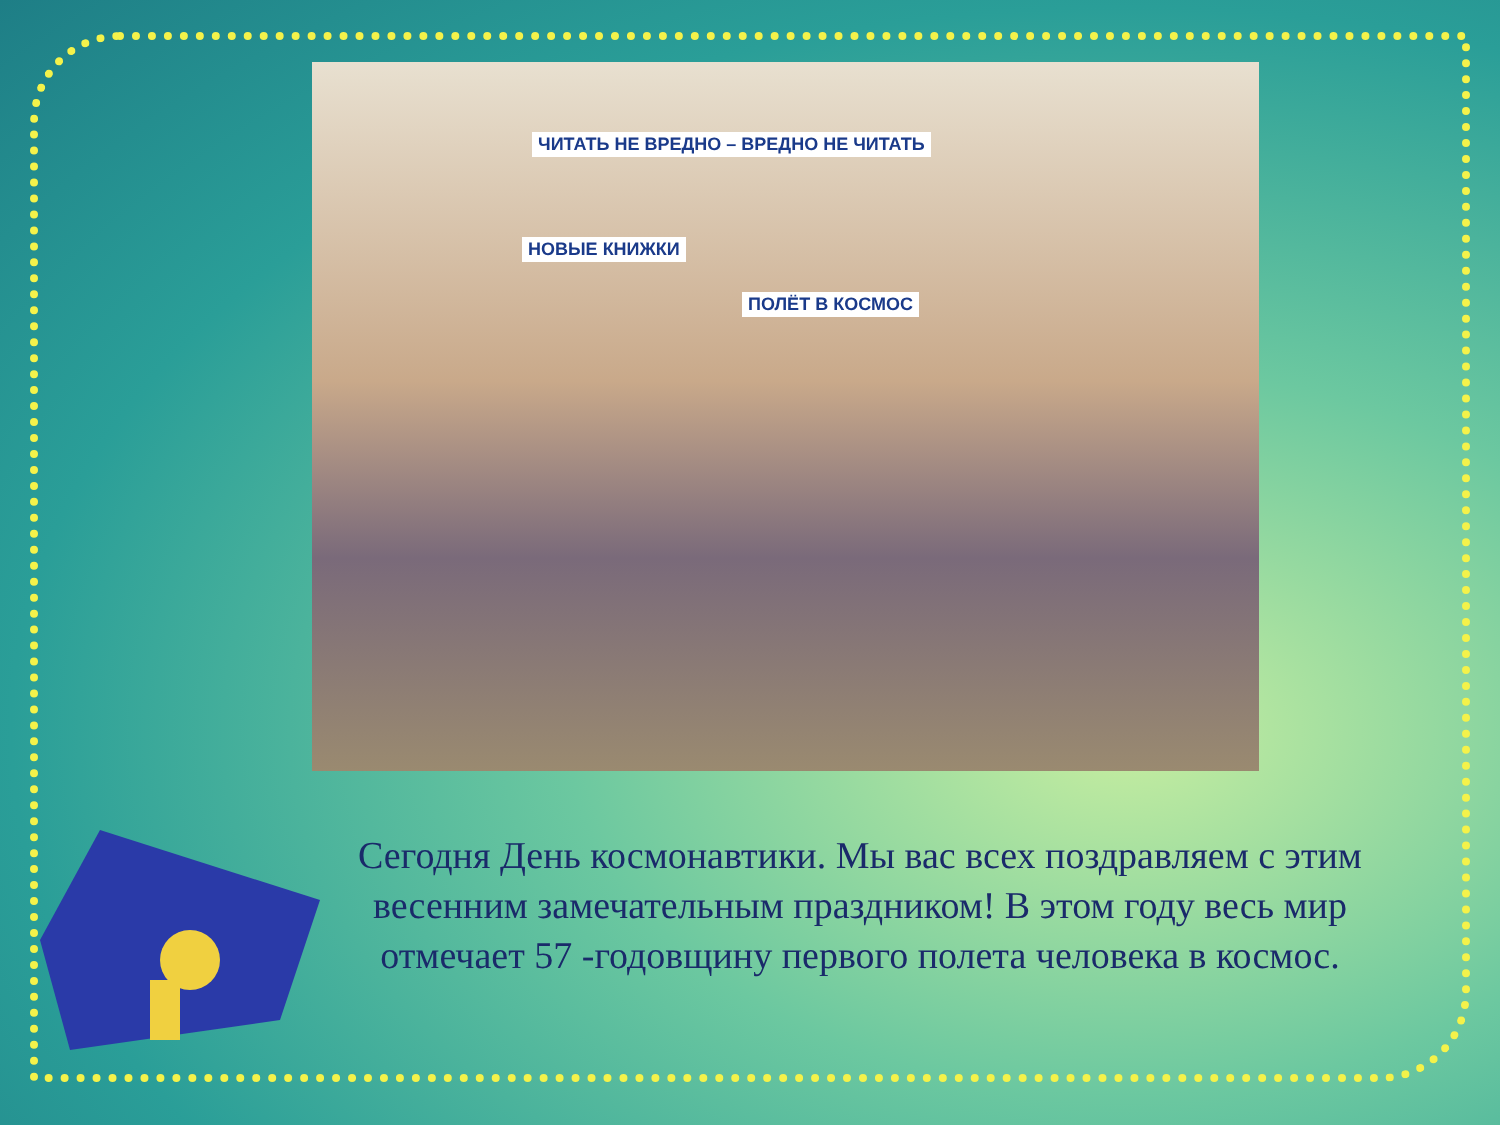ЧИТАТЬ НЕ ВРЕДНО – ВРЕДНО НЕ ЧИТАТЬ
НОВЫЕ КНИЖКИ
ПОЛЁТ В КОСМОС
Сегодня День космонавтики. Мы вас всех поздравляем с этим весенним замечательным праздником! В этом году весь мир отмечает 57 -годовщину первого полета человека в космос.